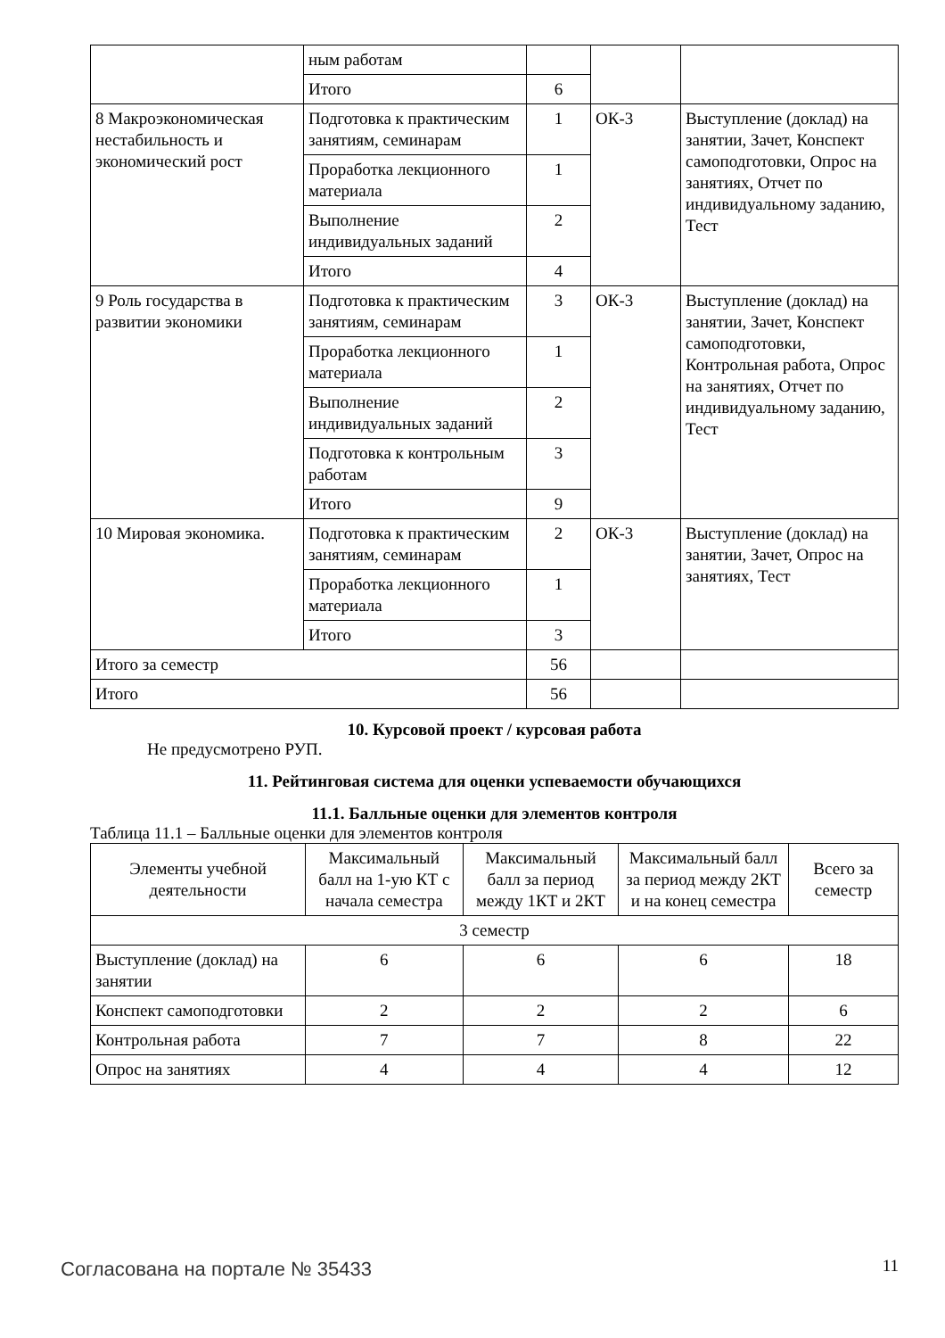| | ным работам | | | |
| | Итого | 6 | | |
| 8 Макроэкономическая нестабильность и экономический рост | Подготовка к практическим занятиям, семинарам | 1 | ОК-3 | Выступление (доклад) на занятии, Зачет, Конспект самоподготовки, Опрос на занятиях, Отчет по индивидуальному заданию, Тест |
| | Проработка лекционного материала | 1 | | |
| | Выполнение индивидуальных заданий | 2 | | |
| | Итого | 4 | | |
| 9 Роль государства в развитии экономики | Подготовка к практическим занятиям, семинарам | 3 | ОК-3 | Выступление (доклад) на занятии, Зачет, Конспект самоподготовки, Контрольная работа, Опрос на занятиях, Отчет по индивидуальному заданию, Тест |
| | Проработка лекционного материала | 1 | | |
| | Выполнение индивидуальных заданий | 2 | | |
| | Подготовка к контрольным работам | 3 | | |
| | Итого | 9 | | |
| 10 Мировая экономика. | Подготовка к практическим занятиям, семинарам | 2 | ОК-3 | Выступление (доклад) на занятии, Зачет, Опрос на занятиях, Тест |
| | Проработка лекционного материала | 1 | | |
| | Итого | 3 | | |
| Итого за семестр | | 56 | | |
| Итого | | 56 | | |
10. Курсовой проект / курсовая работа
Не предусмотрено РУП.
11. Рейтинговая система для оценки успеваемости обучающихся
11.1. Балльные оценки для элементов контроля
Таблица 11.1 – Балльные оценки для элементов контроля
| Элементы учебной деятельности | Максимальный балл на 1-ую КТ с начала семестра | Максимальный балл за период между 1КТ и 2КТ | Максимальный балл за период между 2КТ и на конец семестра | Всего за семестр |
| --- | --- | --- | --- | --- |
| 3 семестр | | | | |
| Выступление (доклад) на занятии | 6 | 6 | 6 | 18 |
| Конспект самоподготовки | 2 | 2 | 2 | 6 |
| Контрольная работа | 7 | 7 | 8 | 22 |
| Опрос на занятиях | 4 | 4 | 4 | 12 |
Согласована на портале № 35433 11